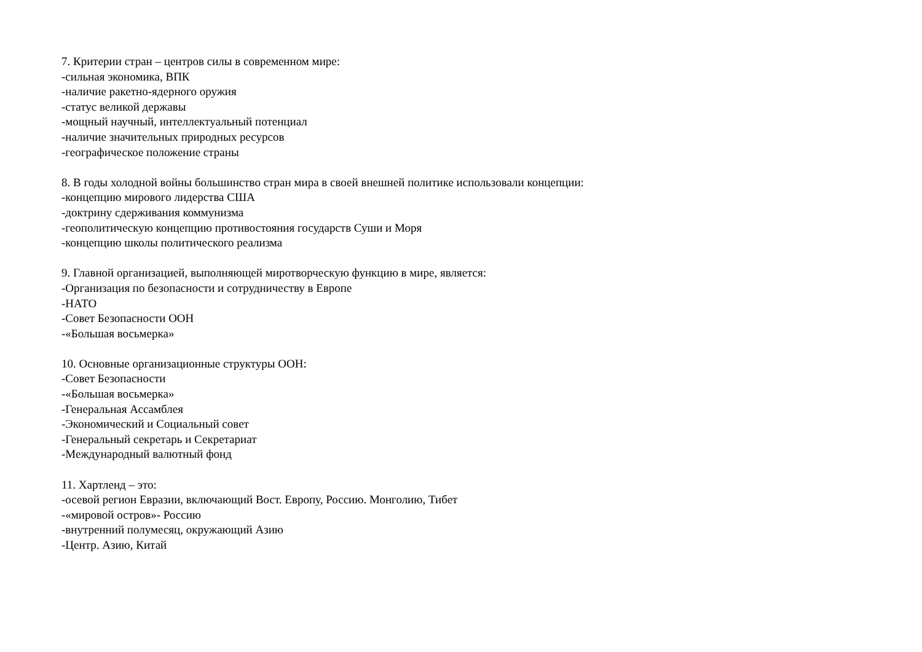7. Критерии стран – центров силы в современном мире:
-сильная экономика, ВПК
-наличие ракетно-ядерного оружия
-статус великой державы
-мощный научный, интеллектуальный потенциал
-наличие значительных природных ресурсов
-географическое положение страны
8. В годы холодной войны большинство стран мира в своей внешней политике использовали концепции:
-концепцию мирового лидерства США
-доктрину сдерживания коммунизма
-геополитическую концепцию противостояния государств Суши и Моря
-концепцию школы политического реализма
9. Главной организацией, выполняющей миротворческую функцию в мире, является:
-Организация по безопасности и сотрудничеству в Европе
-НАТО
-Совет Безопасности ООН
-«Большая восьмерка»
10. Основные организационные структуры ООН:
-Совет Безопасности
-«Большая восьмерка»
-Генеральная Ассамблея
-Экономический и Социальный совет
-Генеральный секретарь и Секретариат
-Международный валютный фонд
11. Хартленд – это:
-осевой регион Евразии, включающий Вост. Европу, Россию. Монголию, Тибет
-«мировой остров»- Россию
-внутренний полумесяц, окружающий Азию
-Центр. Азию, Китай